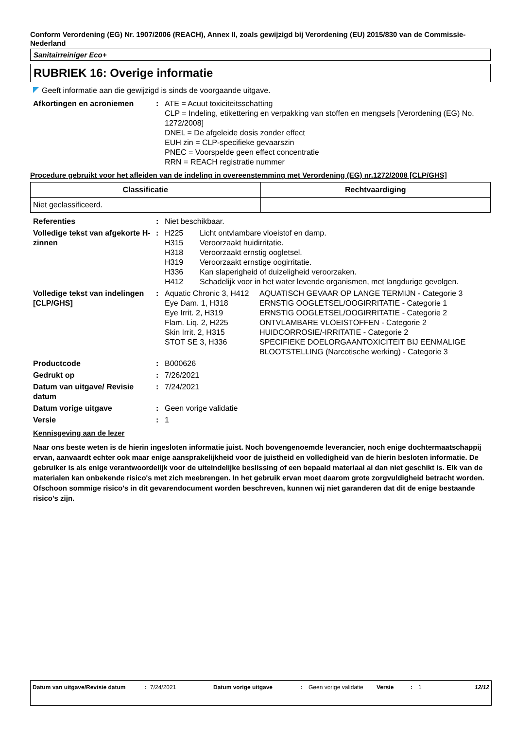Conform Verordening (EG) Nr. 1907/2006 (REACH), Annex II, zoals gewijzigd bij Verordening (EU) 2015/830 van de Commissie- Nederland
Sanitairreiniger Eco+
RUBRIEK 16: Overige informatie
Geeft informatie aan die gewijzigd is sinds de voorgaande uitgave.
| Afkortingen en acroniemen | : | ATE = Acuut toxiciteitsschatting CLP = Indeling, etikettering en verpakking van stoffen en mengsels [Verordening (EG) No. 1272/2008] DNEL = De afgeleide dosis zonder effect EUH zin = CLP-specifieke gevaarszin PNEC = Voorspelde geen effect concentratie RRN = REACH registratie nummer |
Procedure gebruikt voor het afleiden van de indeling in overeenstemming met Verordening (EG) nr.1272/2008 [CLP/GHS]
| Classificatie | Rechtvaardiging |
| --- | --- |
| Niet geclassificeerd. | |
| Referenties | : | Niet beschikbaar. |
| Volledige tekst van afgekorte H-zinnen | : | / H225 / Licht ontvlambare vloeistof en damp. / / H315 / Veroorzaakt huidirritatie. / / H318 / Veroorzaakt ernstig oogletsel. / / H319 / Veroorzaakt ernstige oogirritatie. / / H336 / Kan slaperigheid of duizeligheid veroorzaken. / / H412 / Schadelijk voor in het water levende organismen, met langdurige gevolgen. / |
| Volledige tekst van indelingen [CLP/GHS] | : | / Aquatic Chronic 3, H412 / AQUATISCH GEVAAR OP LANGE TERMIJN - Categorie 3 / / Eye Dam. 1, H318 / ERNSTIG OOGLETSEL/OOGIRRITATIE - Categorie 1 / / Eye Irrit. 2, H319 / ERNSTIG OOGLETSEL/OOGIRRITATIE - Categorie 2 / / Flam. Liq. 2, H225 / ONTVLAMBARE VLOEISTOFFEN - Categorie 2 / / Skin Irrit. 2, H315 / HUIDCORROSIE/-IRRITATIE - Categorie 2 / / STOT SE 3, H336 / SPECIFIEKE DOELORGAANTOXICITEIT BIJ EENMALIGE BLOOTSTELLING (Narcotische werking) - Categorie 3 / |
| Productcode | : | B000626 |
| Gedrukt op | : | 7/26/2021 |
| Datum van uitgave/ Revisie datum | : | 7/24/2021 |
| Datum vorige uitgave | : | Geen vorige validatie |
| Versie | : | 1 |
Kennisgeving aan de lezer
Naar ons beste weten is de hierin ingesloten informatie juist. Noch bovengenoemde leverancier, noch enige dochtermaatschappij ervan, aanvaardt echter ook maar enige aansprakelijkheid voor de juistheid en volledigheid van de hierin besloten informatie. De gebruiker is als enige verantwoordelijk voor de uiteindelijke beslissing of een bepaald materiaal al dan niet geschikt is. Elk van de materialen kan onbekende risico's met zich meebrengen. In het gebruik ervan moet daarom grote zorgvuldigheid betracht worden. Ofschoon sommige risico's in dit gevarendocument worden beschreven, kunnen wij niet garanderen dat dit de enige bestaande risico's zijn.
| Datum van uitgave/Revisie datum | : | 7/24/2021 | Datum vorige uitgave | : | Geen vorige validatie | Versie | : | 1 | 12/12 |